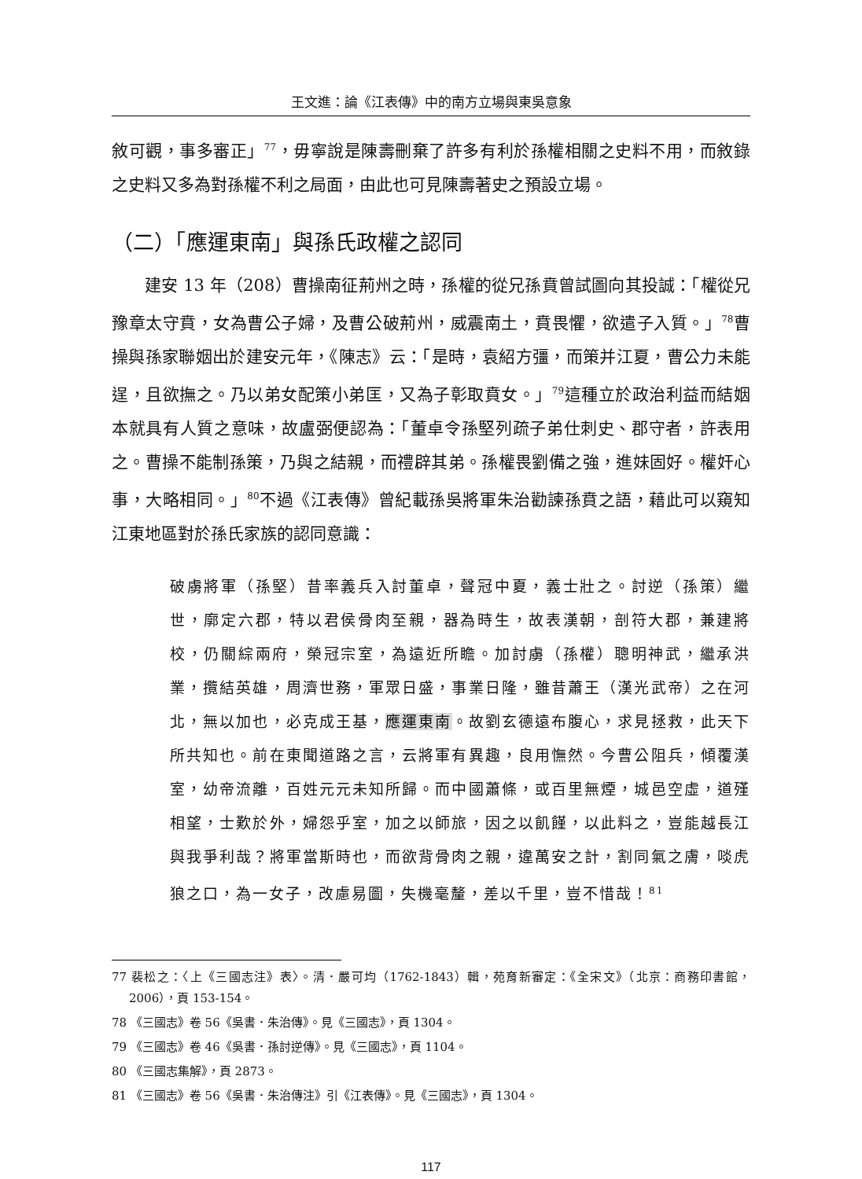王文進：論《江表傳》中的南方立場與東吳意象
敘可觀，事多審正」<sup>77</sup>，毋寧說是陳壽刪棄了許多有利於孫權相關之史料不用，而敘錄之史料又多為對孫權不利之局面，由此也可見陳壽著史之預設立場。
（二）「應運東南」與孫氏政權之認同
建安 13 年（208）曹操南征荊州之時，孫權的從兄孫賁曾試圖向其投誠：「權從兄豫章太守賁，女為曹公子婦，及曹公破荊州，威震南土，賁畏懼，欲遣子入質。」<sup>78</sup>曹操與孫家聯姻出於建安元年，《陳志》云：「是時，袁紹方彊，而策并江夏，曹公力未能逞，且欲撫之。乃以弟女配策小弟匡，又為子彰取賁女。」<sup>79</sup>這種立於政治利益而結姻本就具有人質之意味，故盧弼便認為：「董卓令孫堅列疏子弟仕刺史、郡守者，許表用之。曹操不能制孫策，乃與之結親，而禮辟其弟。孫權畏劉備之強，進妹固好。權奸心事，大略相同。」<sup>80</sup>不過《江表傳》曾紀載孫吳將軍朱治勸諫孫賁之語，藉此可以窺知江東地區對於孫氏家族的認同意識：
破虜將軍（孫堅）昔率義兵入討董卓，聲冠中夏，義士壯之。討逆（孫策）繼世，廓定六郡，特以君侯骨肉至親，器為時生，故表漢朝，剖符大郡，兼建將校，仍關綜兩府，榮冠宗室，為遠近所瞻。加討虜（孫權）聰明神武，繼承洪業，攬結英雄，周濟世務，軍眾日盛，事業日隆，雖昔蕭王（漢光武帝）之在河北，無以加也，必克成王基，應運東南。故劉玄德遠布腹心，求見拯救，此天下所共知也。前在東聞道路之言，云將軍有異趣，良用憮然。今曹公阻兵，傾覆漢室，幼帝流離，百姓元元未知所歸。而中國蕭條，或百里無煙，城邑空虛，道殣相望，士歎於外，婦怨乎室，加之以師旅，因之以飢饉，以此料之，豈能越長江與我爭利哉？將軍當斯時也，而欲背骨肉之親，違萬安之計，割同氣之膚，啖虎狼之口，為一女子，改慮易圖，失機毫釐，差以千里，豈不惜哉！<sup>81</sup>
77 裴松之：〈上《三國志注》表〉。清．嚴可均（1762-1843）輯，苑育新審定：《全宋文》（北京：商務印書館，2006），頁 153-154。
78 《三國志》卷 56《吳書．朱治傳》。見《三國志》，頁 1304。
79 《三國志》卷 46《吳書．孫討逆傳》。見《三國志》，頁 1104。
80 《三國志集解》，頁 2873。
81 《三國志》卷 56《吳書．朱治傳注》引《江表傳》。見《三國志》，頁 1304。
117